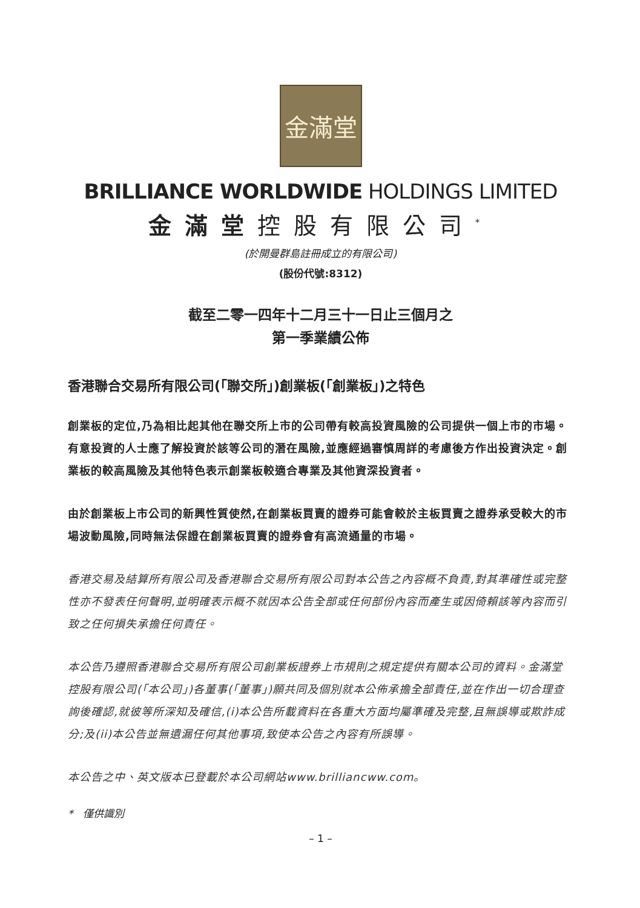金滿堂
BRILLIANCE WORLDWIDE HOLDINGS LIMITED
金滿堂控股有限公司<sup>*</sup>
(於開曼群島註冊成立的有限公司)
(股份代號:8312)
截至二零一四年十二月三十一日止三個月之
第一季業績公佈
香港聯合交易所有限公司(「聯交所」)創業板(「創業板」)之特色
創業板的定位,乃為相比起其他在聯交所上市的公司帶有較高投資風險的公司提供一個上市的市場。有意投資的人士應了解投資於該等公司的潛在風險,並應經過審慎周詳的考慮後方作出投資決定。創業板的較高風險及其他特色表示創業板較適合專業及其他資深投資者。
由於創業板上市公司的新興性質使然,在創業板買賣的證券可能會較於主板買賣之證券承受較大的市場波動風險,同時無法保證在創業板買賣的證券會有高流通量的市場。
香港交易及結算所有限公司及香港聯合交易所有限公司對本公告之內容概不負責,對其準確性或完整性亦不發表任何聲明,並明確表示概不就因本公告全部或任何部份內容而產生或因倚賴該等內容而引致之任何損失承擔任何責任。
本公告乃遵照香港聯合交易所有限公司創業板證券上市規則之規定提供有關本公司的資料。金滿堂控股有限公司(「本公司」)各董事(「董事」)願共同及個別就本公佈承擔全部責任,並在作出一切合理查詢後確認,就彼等所深知及確信,(i)本公告所載資料在各重大方面均屬準確及完整,且無誤導或欺詐成分;及(ii)本公告並無遺漏任何其他事項,致使本公告之內容有所誤導。
本公告之中、英文版本已登載於本公司網站www.brilliancww.com。
* 僅供識別
– 1 –